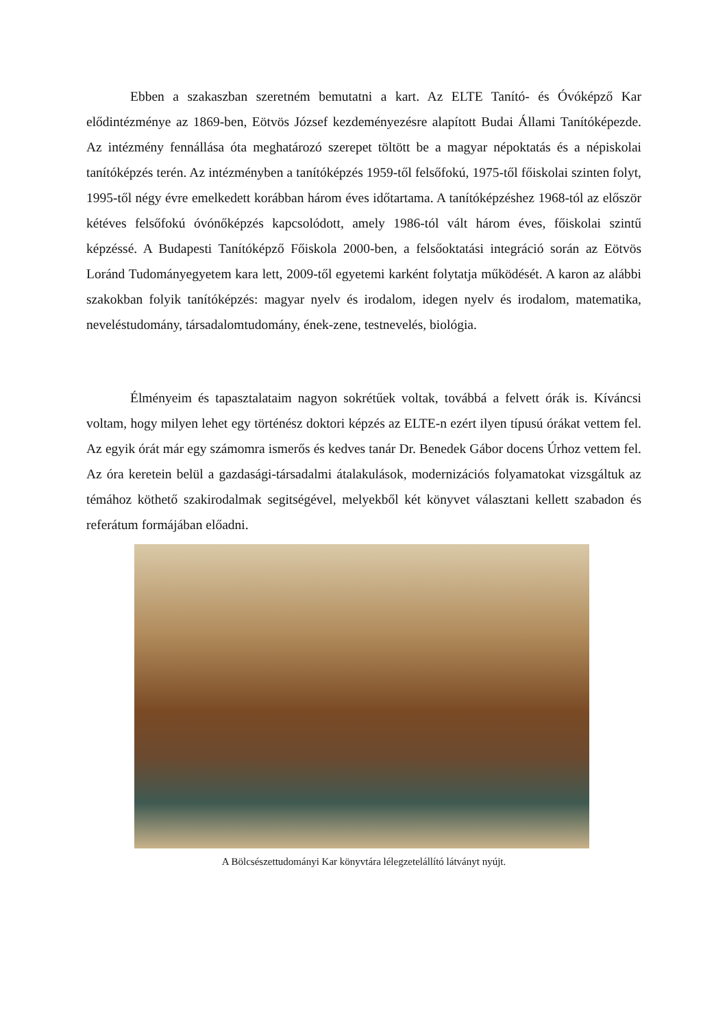Ebben a szakaszban szeretném bemutatni a kart. Az ELTE Tanító- és Óvóképző Kar elődintézménye az 1869-ben, Eötvös József kezdeményezésre alapított Budai Állami Tanítóképezde. Az intézmény fennállása óta meghatározó szerepet töltött be a magyar népoktatás és a népiskolai tanítóképzés terén. Az intézményben a tanítóképzés 1959-től felsőfokú, 1975-től főiskolai szinten folyt, 1995-től négy évre emelkedett korábban három éves időtartama. A tanítóképzéshez 1968-tól az először kétéves felsőfokú óvónőképzés kapcsolódott, amely 1986-tól vált három éves, főiskolai szintű képzéssé. A Budapesti Tanítóképző Főiskola 2000-ben, a felsőoktatási integráció során az Eötvös Loránd Tudományegyetem kara lett, 2009-től egyetemi karként folytatja működését. A karon az alábbi szakokban folyik tanítóképzés: magyar nyelv és irodalom, idegen nyelv és irodalom, matematika, neveléstudomány, társadalomtudomány, ének-zene, testnevelés, biológia.
Élményeim és tapasztalataim nagyon sokrétűek voltak, továbbá a felvett órák is. Kíváncsi voltam, hogy milyen lehet egy történész doktori képzés az ELTE-n ezért ilyen típusú órákat vettem fel. Az egyik órát már egy számomra ismerős és kedves tanár Dr. Benedek Gábor docens Úrhoz vettem fel. Az óra keretein belül a gazdasági-társadalmi átalakulások, modernizációs folyamatokat vizsgáltuk az témához köthető szakirodalmak segitségével, melyekből két könyvet választani kellett szabadon és referátum formájában előadni.
A Bölcsészettudományi Kar könyvtára lélegzetelállító látványt nyújt.